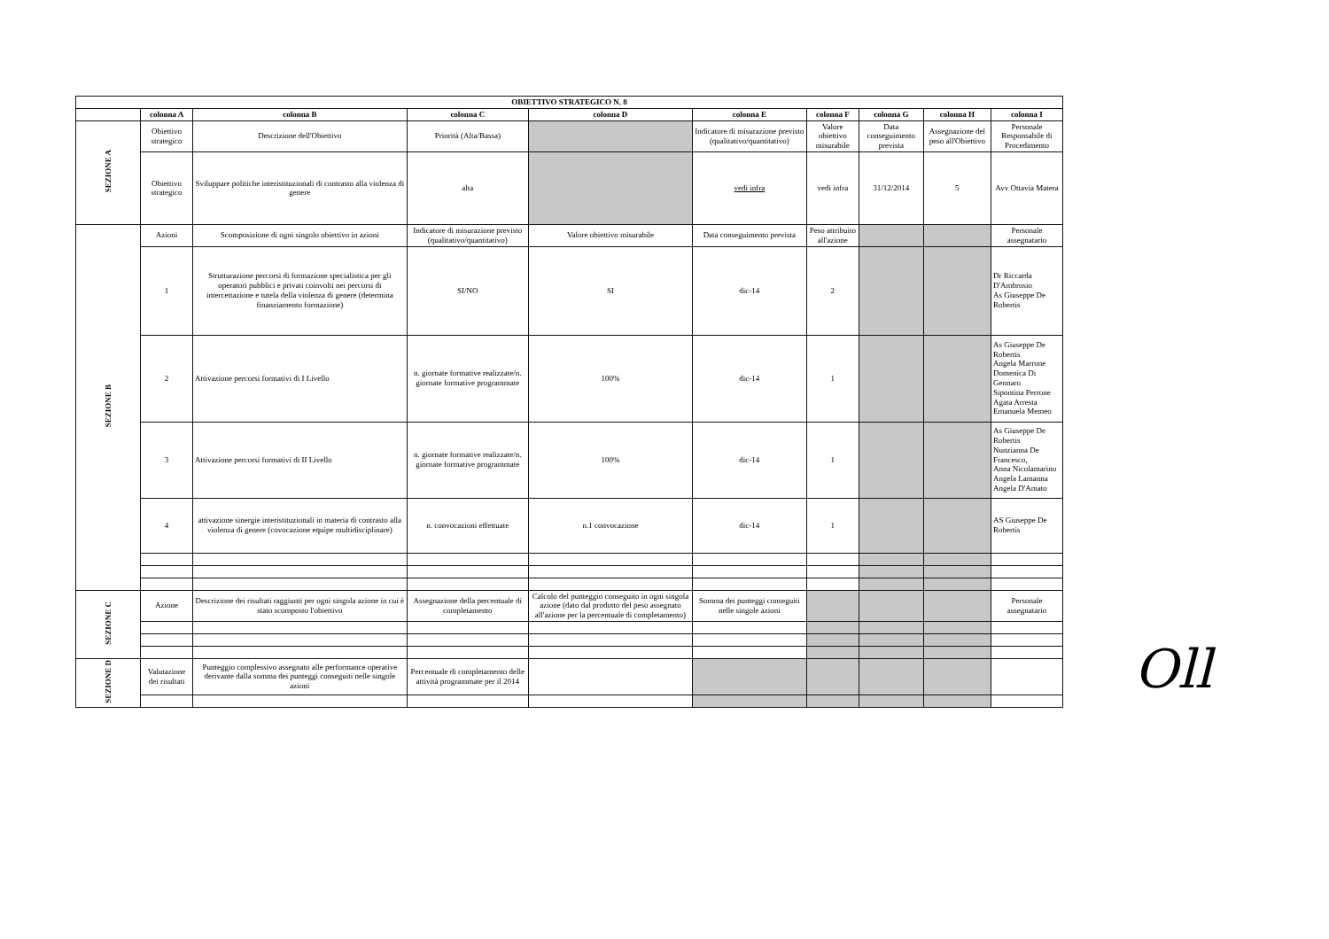| OBIETTIVO STRATEGICO N. 8 | | | | | | | | | |
| --- | --- | --- | --- | --- | --- | --- | --- | --- | --- |
| | colonna A | colonna B | colonna C | colonna D | colonna E | colonna F | colonna G | colonna H | colonna I |
| SEZIONE A | Obiettivo strategico | Descrizione dell'Obiettivo | Priorità (Alta/Bassa) | | Indicatore di misurazione previsto (qualitativo/quantitativo) | Valore obiettivo misurabile | Data conseguimento prevista | Assegnazione del peso all'Obiettivo | Personale Responsabile di Procedimento |
| | Obiettivo strategico | Sviluppare politiche interistituzionali di contrasto alla violenza di genere | alta | | vedi infra | vedi infra | 31/12/2014 | 5 | Avv Ottavia Matera |
| SEZIONE B | Azioni | Scomposizione di ogni singolo obiettivo in azioni | Indicatore di misurazione previsto (qualitativo/quantitativo) | Valore obiettivo misurabile | Data conseguimento prevista | Peso attribuito all'azione | | | Personale assegnatario |
| | 1 | Strutturazione percorsi di formazione specialistica per gli operatori pubblici e privati coinvolti nei percorsi di intercettazione e tutela della violenza di genere (determina finanziamento formazione) | SI/NO | SI | dic-14 | 2 | | | Dr Riccarda D'Ambrosio As Giuseppe De Robertis |
| | 2 | Attivazione percorsi formativi di I Livello | n. giornate formative realizzate/n. giornate formative programmate | 100% | dic-14 | 1 | | | As Giuseppe De Robertis Angela Marrone Domenica Di Gennaro Sipontina Perrone Agata Arresta Emanuela Memeo |
| | 3 | Attivazione percorsi formativi di II Livello | n. giornate formative realizzate/n. giornate formative programmate | 100% | dic-14 | 1 | | | As Giuseppe De Robertis Nunzianna De Francesco, Anna Nicolamarino Angela Lamanna Angela D'Amato |
| | 4 | attivazione sinergie interistituzionali in materia di contrasto alla violenza di genere (covocazione equipe multidisciplinare) | n. convocazioni effettuate | n.1 convocazione | dic-14 | 1 | | | AS Giuseppe De Robertis |
| SEZIONE C | Azione | Descrizione dei risultati raggiunti per ogni singola azione in cui è stato scomposto l'obiettivo | Assegnazione della percentuale di completamento | Calcolo del punteggio conseguito in ogni singola azione (dato dal prodotto del peso assegnato all'azione per la percentuale di completamento) | Somma dei punteggi conseguiti nelle singole azioni | | | | Personale assegnatario |
| SEZIONE D | Valutazione dei risultati | Punteggio complessivo assegnato alle performance operative derivante dalla somma dei punteggi conseguiti nelle singole azioni | Percentuale di completamento delle attività programmate per il 2014 | | | | | | |
Oll